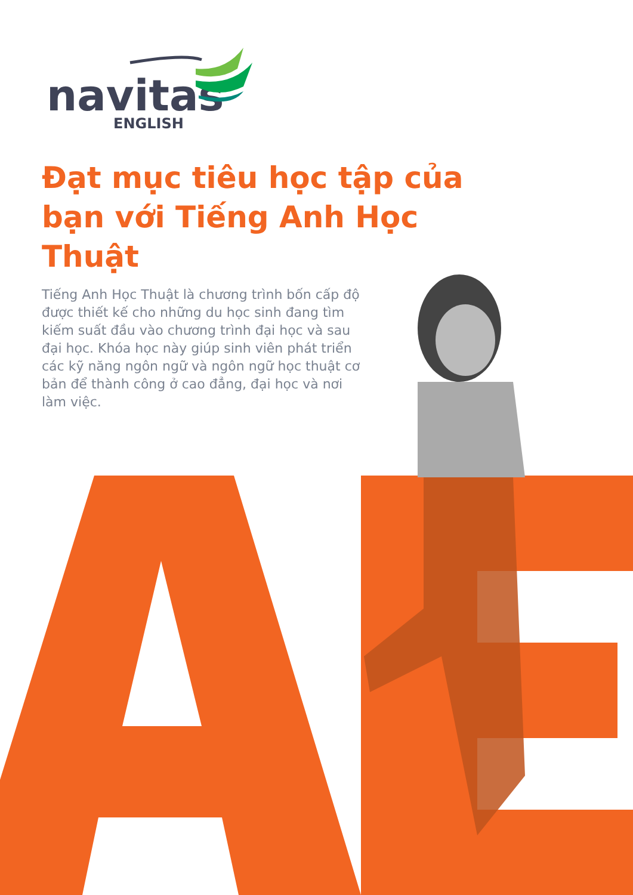navitas
ENGLISH
Đạt mục tiêu học tập của bạn với Tiếng Anh Học Thuật
Tiếng Anh Học Thuật là chương trình bốn cấp độ được thiết kế cho những du học sinh đang tìm kiếm suất đầu vào chương trình đại học và sau đại học. Khóa học này giúp sinh viên phát triển các kỹ năng ngôn ngữ và ngôn ngữ học thuật cơ bản để thành công ở cao đẳng, đại học và nơi làm việc.